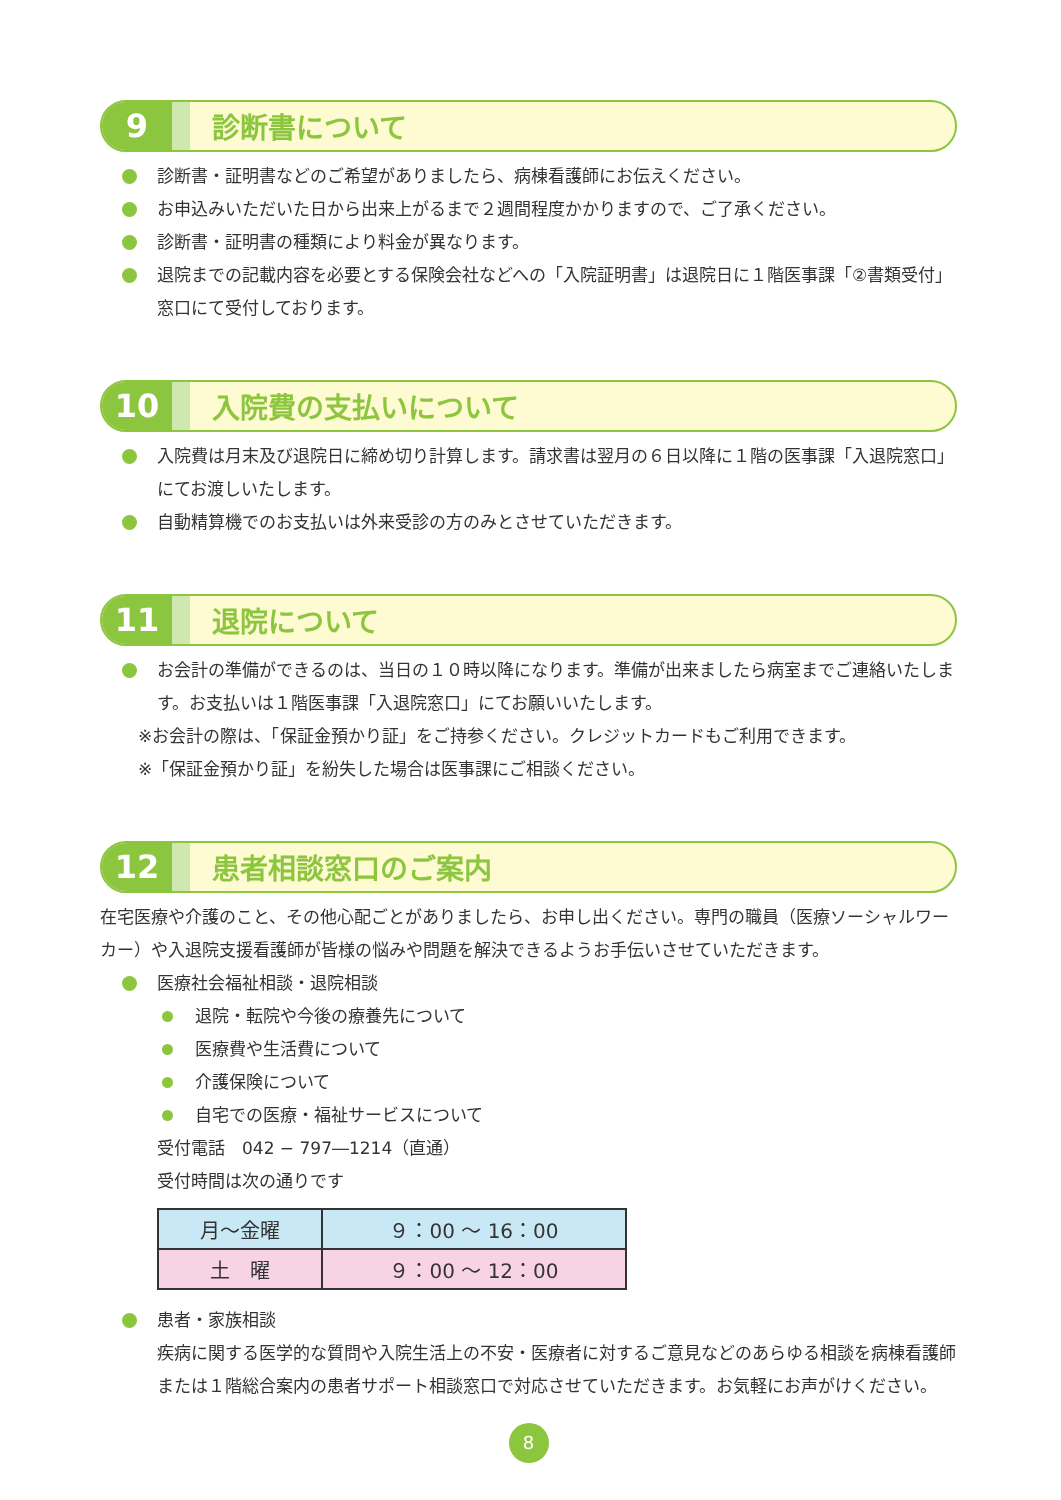9
診断書について
診断書・証明書などのご希望がありましたら、病棟看護師にお伝えください。
お申込みいただいた日から出来上がるまで２週間程度かかりますので、ご了承ください。
診断書・証明書の種類により料金が異なります。
退院までの記載内容を必要とする保険会社などへの「入院証明書」は退院日に１階医事課「②書類受付」窓口にて受付しております。
10
入院費の支払いについて
入院費は月末及び退院日に締め切り計算します。請求書は翌月の６日以降に１階の医事課「入退院窓口」にてお渡しいたします。
自動精算機でのお支払いは外来受診の方のみとさせていただきます。
11
退院について
お会計の準備ができるのは、当日の１０時以降になります。準備が出来ましたら病室までご連絡いたします。お支払いは１階医事課「入退院窓口」にてお願いいたします。
※お会計の際は、「保証金預かり証」をご持参ください。クレジットカードもご利用できます。
※「保証金預かり証」を紛失した場合は医事課にご相談ください。
12
患者相談窓口のご案内
在宅医療や介護のこと、その他心配ごとがありましたら、お申し出ください。専門の職員（医療ソーシャルワーカー）や入退院支援看護師が皆様の悩みや問題を解決できるようお手伝いさせていただきます。
医療社会福祉相談・退院相談
退院・転院や今後の療養先について
医療費や生活費について
介護保険について
自宅での医療・福祉サービスについて
受付電話　042 − 797―1214（直通）
受付時間は次の通りです
| 月～金曜 | ９：00 ～ 16：00 |
| 土 曜 | ９：00 ～ 12：00 |
患者・家族相談
疾病に関する医学的な質問や入院生活上の不安・医療者に対するご意見などのあらゆる相談を病棟看護師または１階総合案内の患者サポート相談窓口で対応させていただきます。お気軽にお声がけください。
8